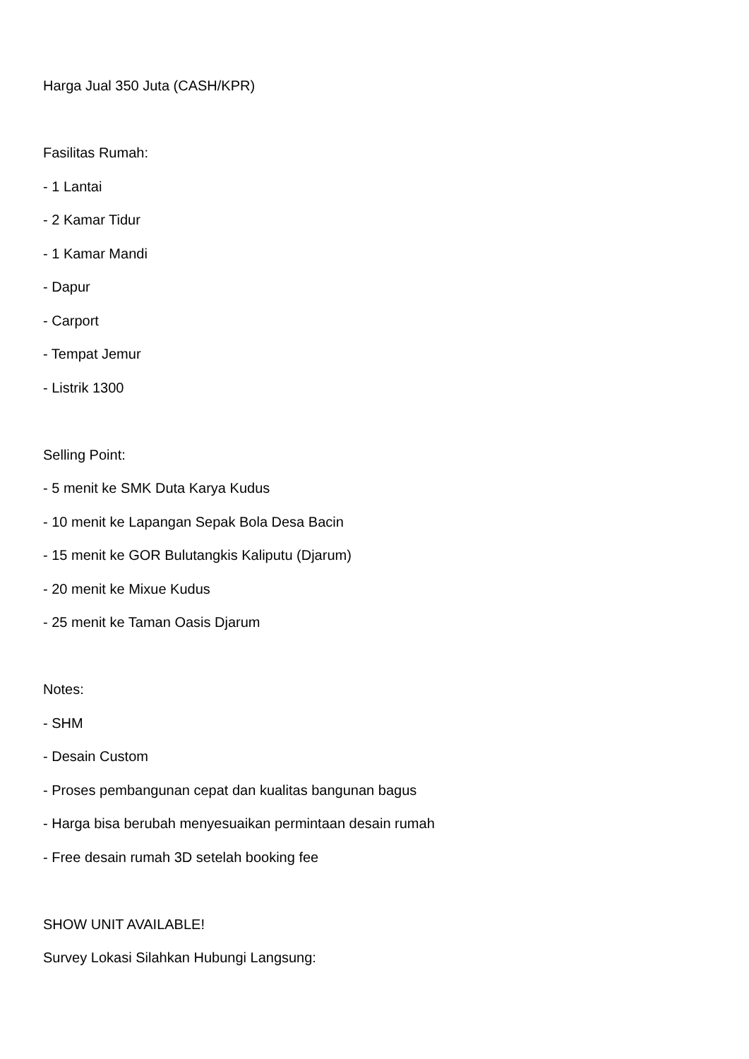Harga Jual 350 Juta (CASH/KPR)
Fasilitas Rumah:
- 1 Lantai
- 2 Kamar Tidur
- 1 Kamar Mandi
- Dapur
- Carport
- Tempat Jemur
- Listrik 1300
Selling Point:
- 5 menit ke SMK Duta Karya Kudus
- 10 menit ke Lapangan Sepak Bola Desa Bacin
- 15 menit ke GOR Bulutangkis Kaliputu (Djarum)
- 20 menit ke Mixue Kudus
- 25 menit ke Taman Oasis Djarum
Notes:
- SHM
- Desain Custom
- Proses pembangunan cepat dan kualitas bangunan bagus
- Harga bisa berubah menyesuaikan permintaan desain rumah
- Free desain rumah 3D setelah booking fee
SHOW UNIT AVAILABLE!
Survey Lokasi Silahkan Hubungi Langsung: